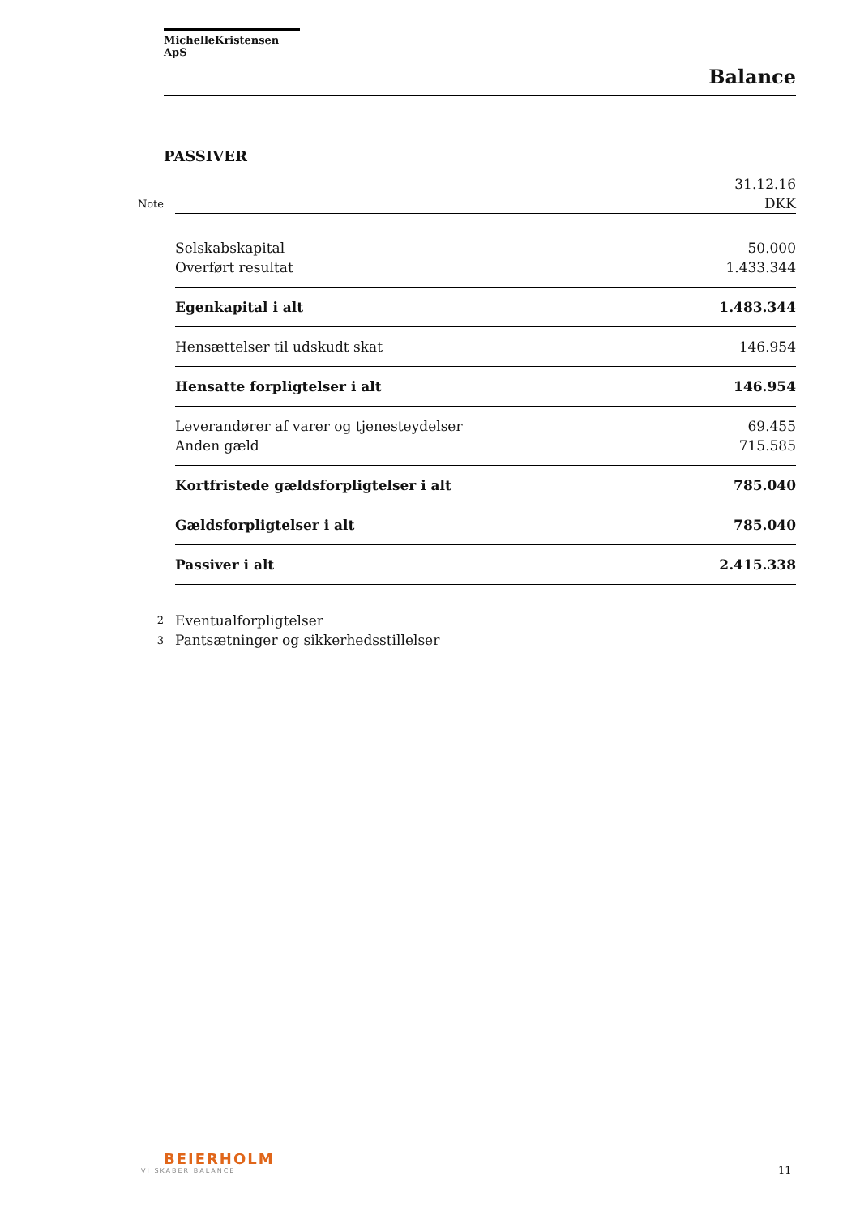MichelleKristensen ApS
Balance
PASSIVER
| | | 31.12.16 |
| Note | | DKK |
| | Selskabskapital | 50.000 |
| | Overført resultat | 1.433.344 |
| | Egenkapital i alt | 1.483.344 |
| | Hensættelser til udskudt skat | 146.954 |
| | Hensatte forpligtelser i alt | 146.954 |
| | Leverandører af varer og tjenesteydelser | 69.455 |
| | Anden gæld | 715.585 |
| | Kortfristede gældsforpligtelser i alt | 785.040 |
| | Gældsforpligtelser i alt | 785.040 |
| | Passiver i alt | 2.415.338 |
| 2 | Eventualforpligtelser | |
| 3 | Pantsætninger og sikkerhedsstillelser | |
BEIERHOLM
VI SKABER BALANCE
11